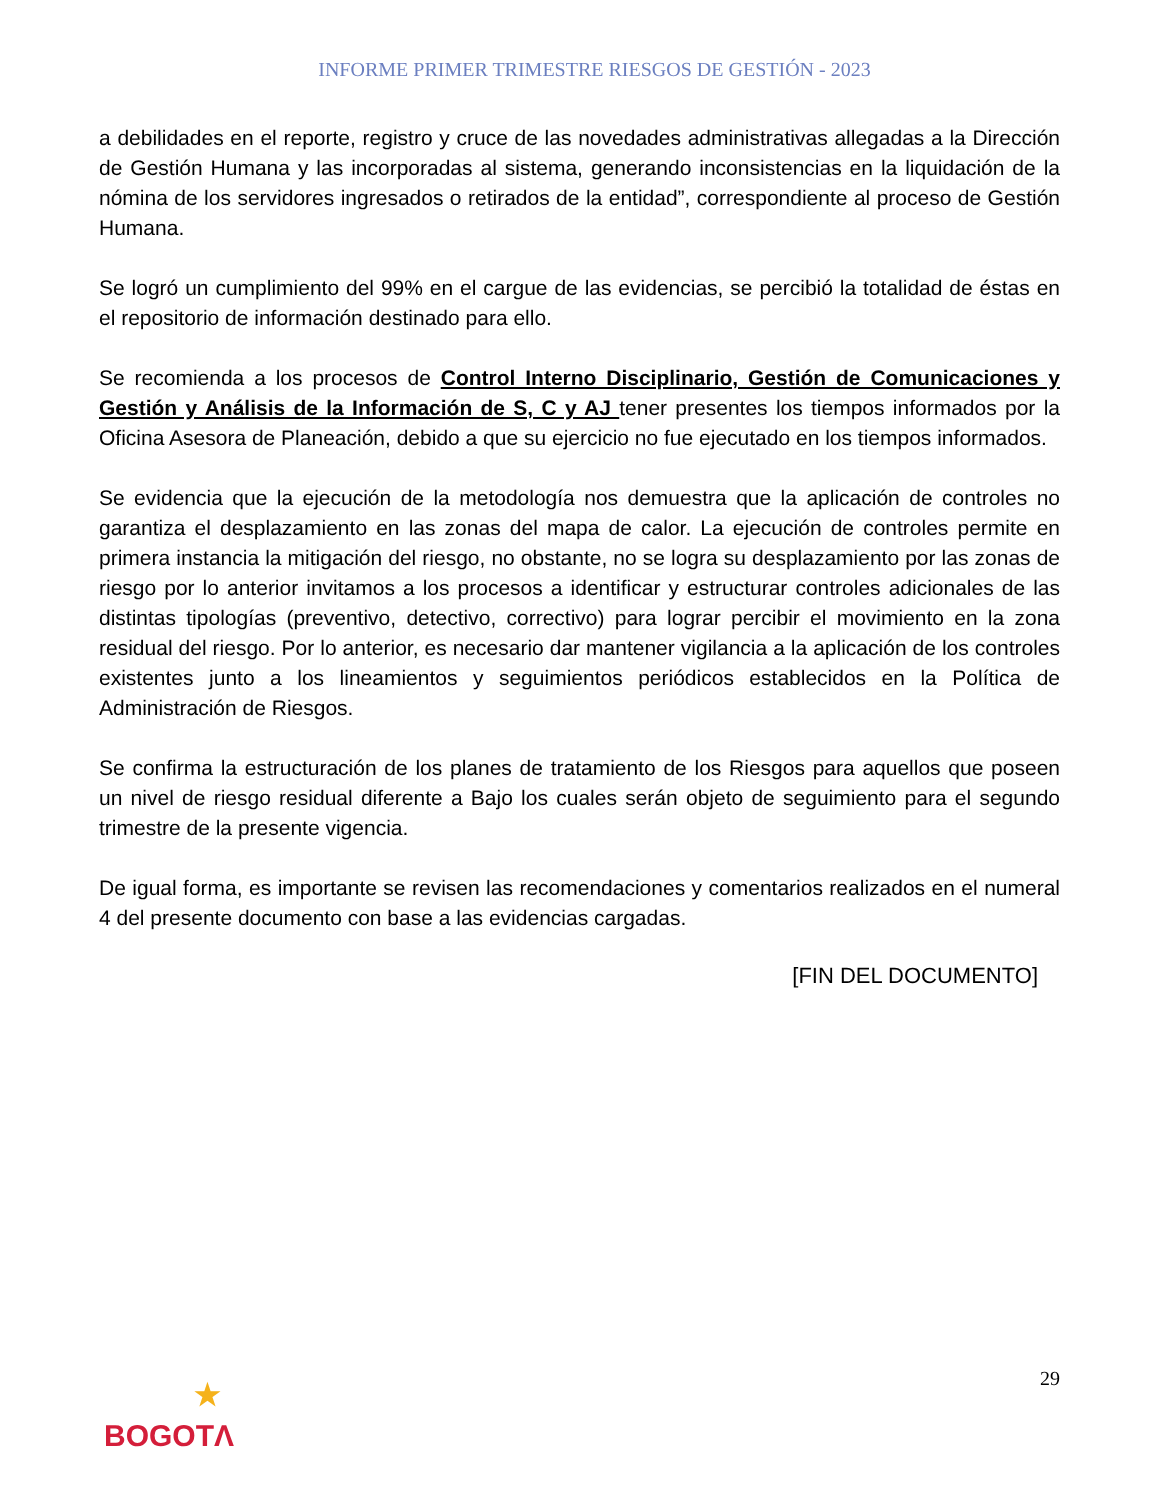INFORME PRIMER TRIMESTRE RIESGOS DE GESTIÓN - 2023
a debilidades en el reporte, registro y cruce de las novedades administrativas allegadas a la Dirección de Gestión Humana y las incorporadas al sistema, generando inconsistencias en la liquidación de la nómina de los servidores ingresados o retirados de la entidad”, correspondiente al proceso de Gestión Humana.
Se logró un cumplimiento del 99% en el cargue de las evidencias, se percibió la totalidad de éstas en el repositorio de información destinado para ello.
Se recomienda a los procesos de Control Interno Disciplinario, Gestión de Comunicaciones y Gestión y Análisis de la Información de S, C y AJ tener presentes los tiempos informados por la Oficina Asesora de Planeación, debido a que su ejercicio no fue ejecutado en los tiempos informados.
Se evidencia que la ejecución de la metodología nos demuestra que la aplicación de controles no garantiza el desplazamiento en las zonas del mapa de calor. La ejecución de controles permite en primera instancia la mitigación del riesgo, no obstante, no se logra su desplazamiento por las zonas de riesgo por lo anterior invitamos a los procesos a identificar y estructurar controles adicionales de las distintas tipologías (preventivo, detectivo, correctivo) para lograr percibir el movimiento en la zona residual del riesgo. Por lo anterior, es necesario dar mantener vigilancia a la aplicación de los controles existentes junto a los lineamientos y seguimientos periódicos establecidos en la Política de Administración de Riesgos.
Se confirma la estructuración de los planes de tratamiento de los Riesgos para aquellos que poseen un nivel de riesgo residual diferente a Bajo los cuales serán objeto de seguimiento para el segundo trimestre de la presente vigencia.
De igual forma, es importante se revisen las recomendaciones y comentarios realizados en el numeral 4 del presente documento con base a las evidencias cargadas.
[FIN DEL DOCUMENTO]
29
★
BOGOTΛ